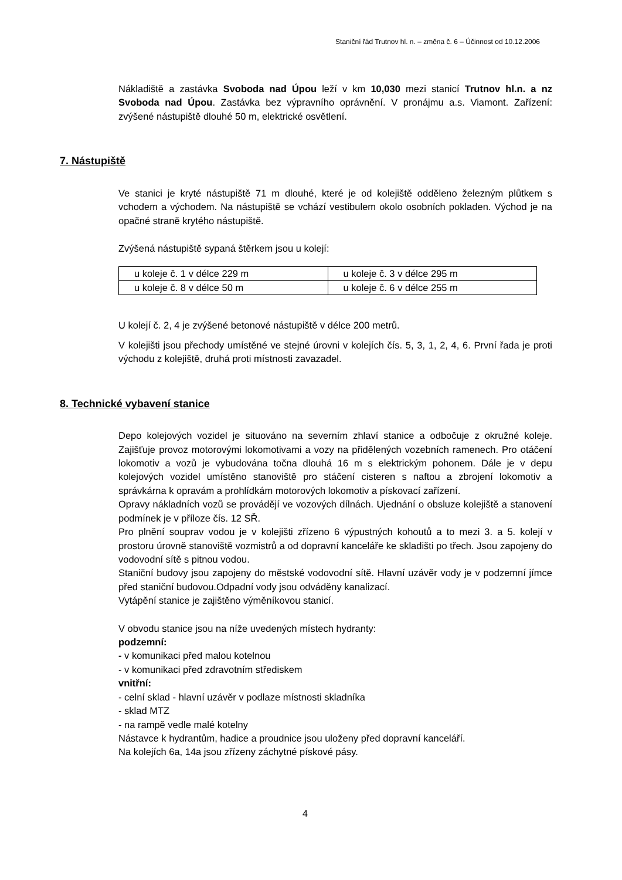Staniční řád Trutnov hl. n. – změna č. 6 – Účinnost od 10.12.2006
Nákladiště a zastávka Svoboda nad Úpou leží v km 10,030 mezi stanicí Trutnov hl.n. a nz Svoboda nad Úpou. Zastávka bez výpravního oprávnění. V pronájmu a.s. Viamont. Zařízení: zvýšené nástupiště dlouhé 50 m, elektrické osvětlení.
7. Nástupiště
Ve stanici je kryté nástupiště 71 m dlouhé, které je od kolejiště odděleno železným plůtkem s vchodem a východem. Na nástupiště se vchází vestibulem okolo osobních pokladen. Východ je na opačné straně krytého nástupiště.
Zvýšená nástupiště sypaná štěrkem jsou u kolejí:
| u koleje č. 1 v délce 229 m | u koleje č. 3 v délce 295 m |
| u koleje č. 8 v délce 50 m | u koleje č. 6 v délce 255 m |
U kolejí č. 2, 4 je zvýšené betonové nástupiště v délce 200 metrů.
V kolejišti jsou přechody umístěné ve stejné úrovni v kolejích čís. 5, 3, 1, 2, 4, 6. První řada je proti východu z kolejiště, druhá proti místnosti zavazadel.
8. Technické vybavení stanice
Depo kolejových vozidel je situováno na severním zhlaví stanice a odbočuje z okružné koleje. Zajišťuje provoz motorovými lokomotivami a vozy na přidělených vozebních ramenech. Pro otáčení lokomotiv a vozů je vybudována točna dlouhá 16 m s elektrickým pohonem. Dále je v depu kolejových vozidel umístěno stanoviště pro stáčení cisteren s naftou a zbrojení lokomotiv a správkárna k opravám a prohlídkám motorových lokomotiv a pískovací zařízení.
Opravy nákladních vozů se provádějí ve vozových dílnách. Ujednání o obsluze kolejiště a stanovení podmínek je v příloze čís. 12 SŘ.
Pro plnění souprav vodou je v kolejišti zřízeno 6 výpustných kohoutů a to mezi 3. a 5. kolejí v prostoru úrovně stanoviště vozmistrů a od dopravní kanceláře ke skladišti po třech. Jsou zapojeny do vodovodní sítě s pitnou vodou.
Staniční budovy jsou zapojeny do městské vodovodní sítě. Hlavní uzávěr vody je v podzemní jímce před staniční budovou.Odpadní vody jsou odváděny kanalizací.
Vytápění stanice je zajištěno výměníkovou stanicí.
V obvodu stanice jsou na níže uvedených místech hydranty:
podzemní:
- v komunikaci před malou kotelnou
- v komunikaci před zdravotním střediskem
vnitřní:
- celní sklad - hlavní uzávěr v podlaze místnosti skladníka
- sklad MTZ
- na rampě vedle malé kotelny
Nástavce k hydrantům, hadice a proudnice jsou uloženy před dopravní kanceláří.
Na kolejích 6a, 14a jsou zřízeny záchytné pískové pásy.
4